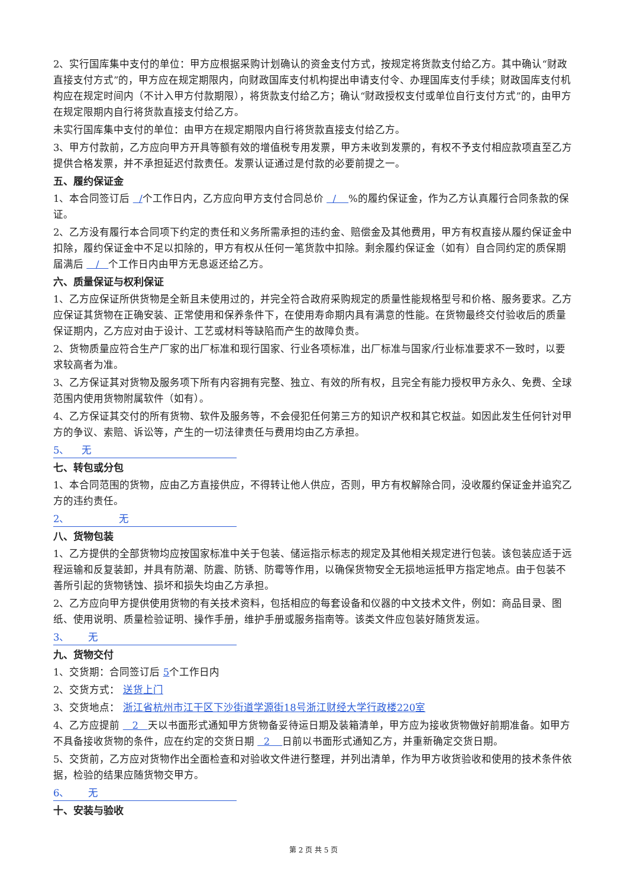2、实行国库集中支付的单位：甲方应根据采购计划确认的资金支付方式，按规定将货款支付给乙方。其中确认“财政直接支付方式”的，甲方应在规定期限内，向财政国库支付机构提出申请支付令、办理国库支付手续；财政国库支付机构应在规定时间内（不计入甲方付款期限），将货款支付给乙方；确认“财政授权支付或单位自行支付方式”的，由甲方在规定限期内自行将货款直接支付给乙方。
未实行国库集中支付的单位：由甲方在规定期限内自行将货款直接支付给乙方。
3、甲方付款前，乙方应向甲方开具等额有效的增值税专用发票，甲方未收到发票的，有权不予支付相应款项直至乙方提供合格发票，并不承担延迟付款责任。发票认证通过是付款的必要前提之一。
五、履约保证金
1、本合同签订后 /个工作日内，乙方应向甲方支付合同总价 / %的履约保证金，作为乙方认真履行合同条款的保证。
2、乙方没有履行本合同项下约定的责任和义务所需承担的违约金、赔偿金及其他费用，甲方有权直接从履约保证金中扣除，履约保证金中不足以扣除的，甲方有权从任何一笔货款中扣除。剩余履约保证金（如有）自合同约定的质保期届满后 / 个工作日内由甲方无息返还给乙方。
六、质量保证与权利保证
1、乙方应保证所供货物是全新且未使用过的，并完全符合政府采购规定的质量性能规格型号和价格、服务要求。乙方应保证其货物在正确安装、正常使用和保养条件下，在使用寿命期内具有满意的性能。在货物最终交付验收后的质量保证期内，乙方应对由于设计、工艺或材料等缺陷而产生的故障负责。
2、货物质量应符合生产厂家的出厂标准和现行国家、行业各项标准，出厂标准与国家/行业标准要求不一致时，以要求较高者为准。
3、乙方保证其对货物及服务项下所有内容拥有完整、独立、有效的所有权，且完全有能力授权甲方永久、免费、全球范围内使用货物附属软件（如有）。
4、乙方保证其交付的所有货物、软件及服务等，不会侵犯任何第三方的知识产权和其它权益。如因此发生任何针对甲方的争议、索赔、诉讼等，产生的一切法律责任与费用均由乙方承担。
5、 无
七、转包或分包
1、本合同范围的货物，应由乙方直接供应，不得转让他人供应，否则，甲方有权解除合同，没收履约保证金并追究乙方的违约责任。
2、 无
八、货物包装
1、乙方提供的全部货物均应按国家标准中关于包装、储运指示标志的规定及其他相关规定进行包装。该包装应适于远程运输和反复装卸，并具有防潮、防震、防锈、防霉等作用，以确保货物安全无损地运抵甲方指定地点。由于包装不善所引起的货物锈蚀、损坏和损失均由乙方承担。
2、乙方应向甲方提供使用货物的有关技术资料，包括相应的每套设备和仪器的中文技术文件，例如：商品目录、图纸、使用说明、质量检验证明、操作手册，维护手册或服务指南等。该类文件应包装好随货发运。
3、 无
九、货物交付
1、交货期：合同签订后 5个工作日内
2、交货方式： 送货上门
3、交货地点： 浙江省杭州市江干区下沙街道学源街18号浙江财经大学行政楼220室
4、乙方应提前 2 天以书面形式通知甲方货物备妥待运日期及装箱清单，甲方应为接收货物做好前期准备。如甲方不具备接收货物的条件，应在约定的交货日期 2 日前以书面形式通知乙方，并重新确定交货日期。
5、交货前，乙方应对货物作出全面检查和对验收文件进行整理，并列出清单，作为甲方收货验收和使用的技术条件依据，检验的结果应随货物交甲方。
6、 无
十、安装与验收
第 2 页 共 5 页